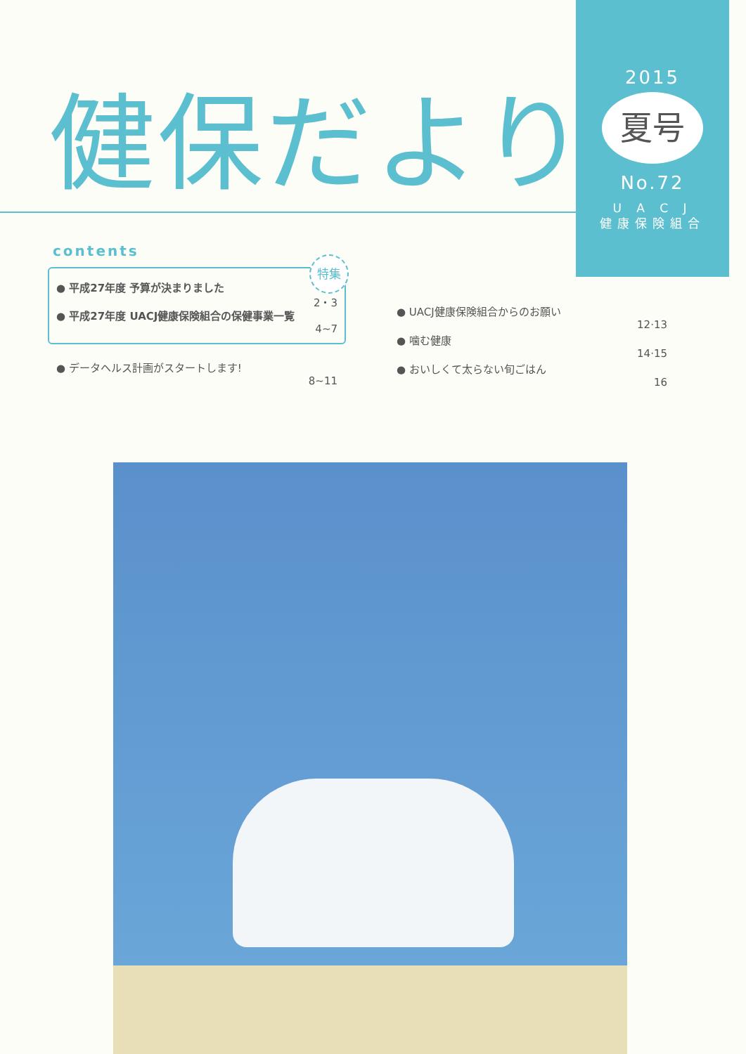2015
夏号
No.72
U A C J
健康保険組合
健保だより
contents
特集
● 平成27年度 予算が決まりました
2・3
● 平成27年度 UACJ健康保険組合の保健事業一覧
4~7
● データヘルス計画がスタートします!
8~11
● UACJ健康保険組合からのお願い
12·13
● 噛む健康
14·15
● おいしくて太らない旬ごはん
16